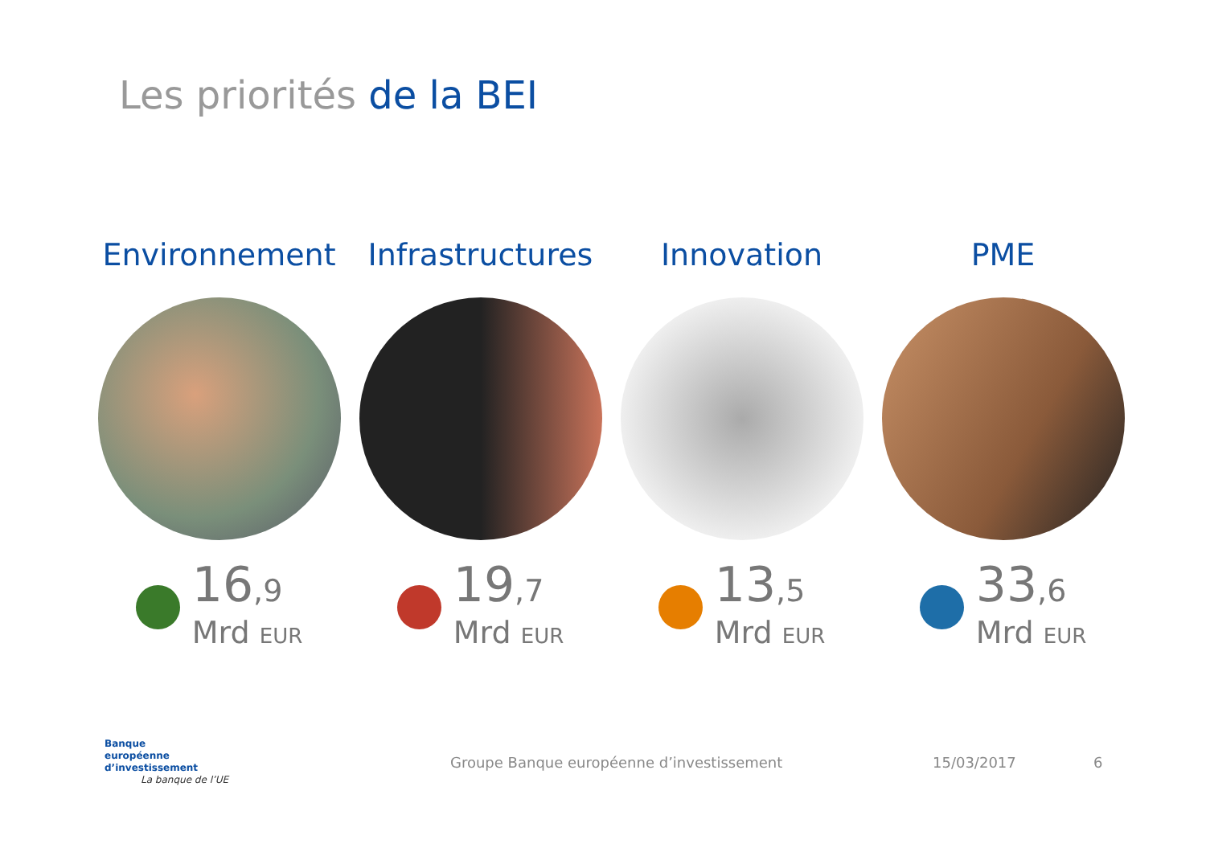Les priorités de la BEI
Environnement
16,9
Mrd EUR
Infrastructures
19,7
Mrd EUR
Innovation
13,5
Mrd EUR
PME
33,6
Mrd EUR
Banque
européenne
d’investissement
La banque de l’UE
Groupe Banque européenne d’investissement 15/03/2017 6